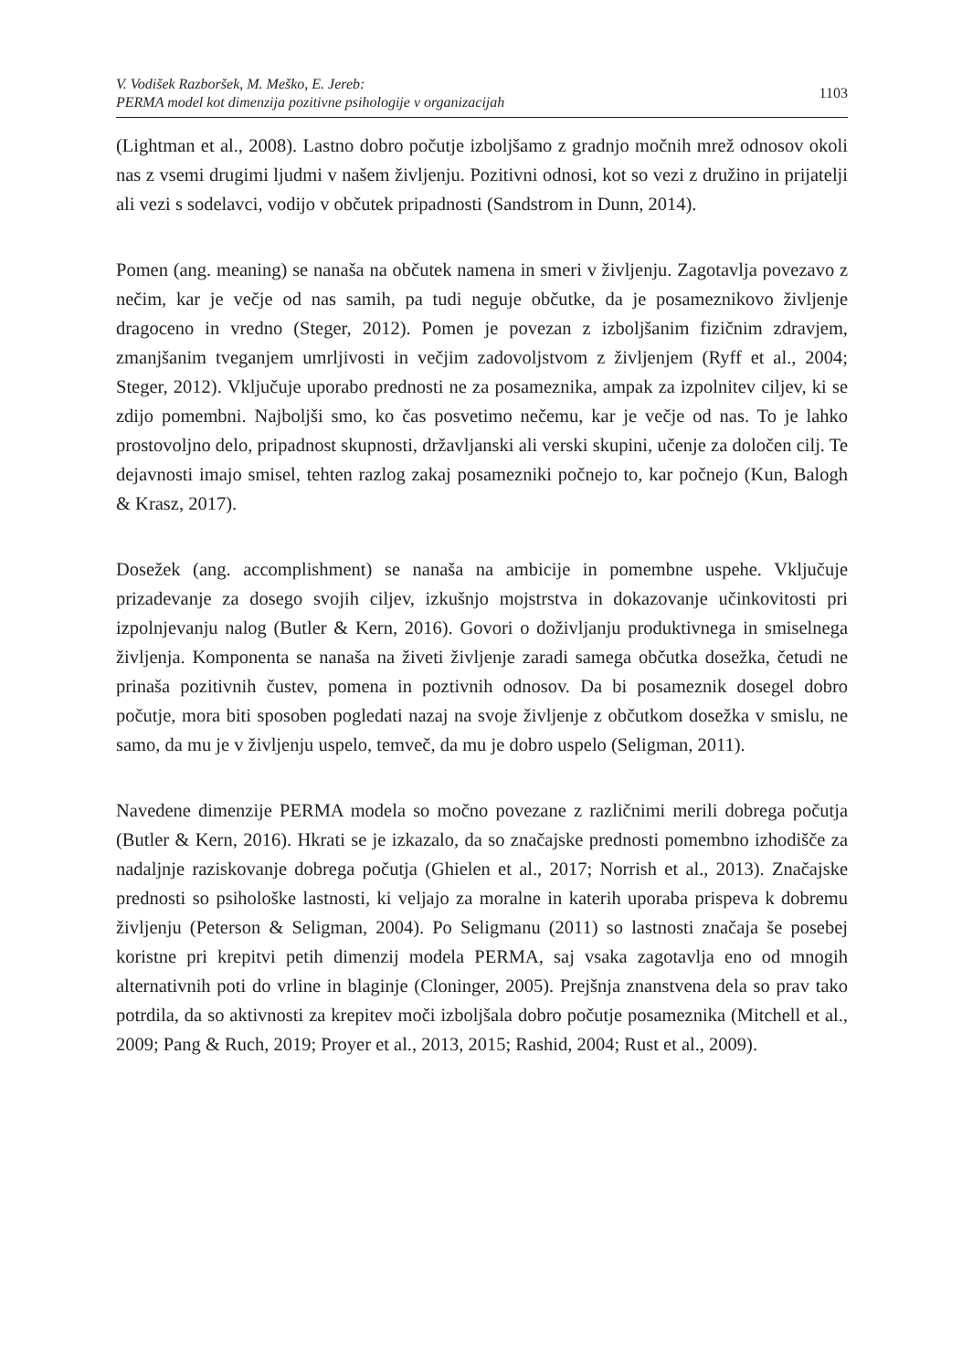V. Vodišek Razboršek, M. Meško, E. Jereb:
PERMA model kot dimenzija pozitivne psihologije v organizacijah
1103
(Lightman et al., 2008). Lastno dobro počutje izboljšamo z gradnjo močnih mrež odnosov okoli nas z vsemi drugimi ljudmi v našem življenju. Pozitivni odnosi, kot so vezi z družino in prijatelji ali vezi s sodelavci, vodijo v občutek pripadnosti (Sandstrom in Dunn, 2014).
Pomen (ang. meaning) se nanaša na občutek namena in smeri v življenju. Zagotavlja povezavo z nečim, kar je večje od nas samih, pa tudi neguje občutke, da je posameznikovo življenje dragoceno in vredno (Steger, 2012). Pomen je povezan z izboljšanim fizičnim zdravjem, zmanjšanim tveganjem umrljivosti in večjim zadovoljstvom z življenjem (Ryff et al., 2004; Steger, 2012). Vključuje uporabo prednosti ne za posameznika, ampak za izpolnitev ciljev, ki se zdijo pomembni. Najboljši smo, ko čas posvetimo nečemu, kar je večje od nas. To je lahko prostovoljno delo, pripadnost skupnosti, državljanski ali verski skupini, učenje za določen cilj. Te dejavnosti imajo smisel, tehten razlog zakaj posamezniki počnejo to, kar počnejo (Kun, Balogh & Krasz, 2017).
Dosežek (ang. accomplishment) se nanaša na ambicije in pomembne uspehe. Vključuje prizadevanje za dosego svojih ciljev, izkušnjo mojstrstva in dokazovanje učinkovitosti pri izpolnjevanju nalog (Butler & Kern, 2016). Govori o doživljanju produktivnega in smiselnega življenja. Komponenta se nanaša na živeti življenje zaradi samega občutka dosežka, četudi ne prinaša pozitivnih čustev, pomena in poztivnih odnosov. Da bi posameznik dosegel dobro počutje, mora biti sposoben pogledati nazaj na svoje življenje z občutkom dosežka v smislu, ne samo, da mu je v življenju uspelo, temveč, da mu je dobro uspelo (Seligman, 2011).
Navedene dimenzije PERMA modela so močno povezane z različnimi merili dobrega počutja (Butler & Kern, 2016). Hkrati se je izkazalo, da so značajske prednosti pomembno izhodišče za nadaljnje raziskovanje dobrega počutja (Ghielen et al., 2017; Norrish et al., 2013). Značajske prednosti so psihološke lastnosti, ki veljajo za moralne in katerih uporaba prispeva k dobremu življenju (Peterson & Seligman, 2004). Po Seligmanu (2011) so lastnosti značaja še posebej koristne pri krepitvi petih dimenzij modela PERMA, saj vsaka zagotavlja eno od mnogih alternativnih poti do vrline in blaginje (Cloninger, 2005). Prejšnja znanstvena dela so prav tako potrdila, da so aktivnosti za krepitev moči izboljšala dobro počutje posameznika (Mitchell et al., 2009; Pang & Ruch, 2019; Proyer et al., 2013, 2015; Rashid, 2004; Rust et al., 2009).